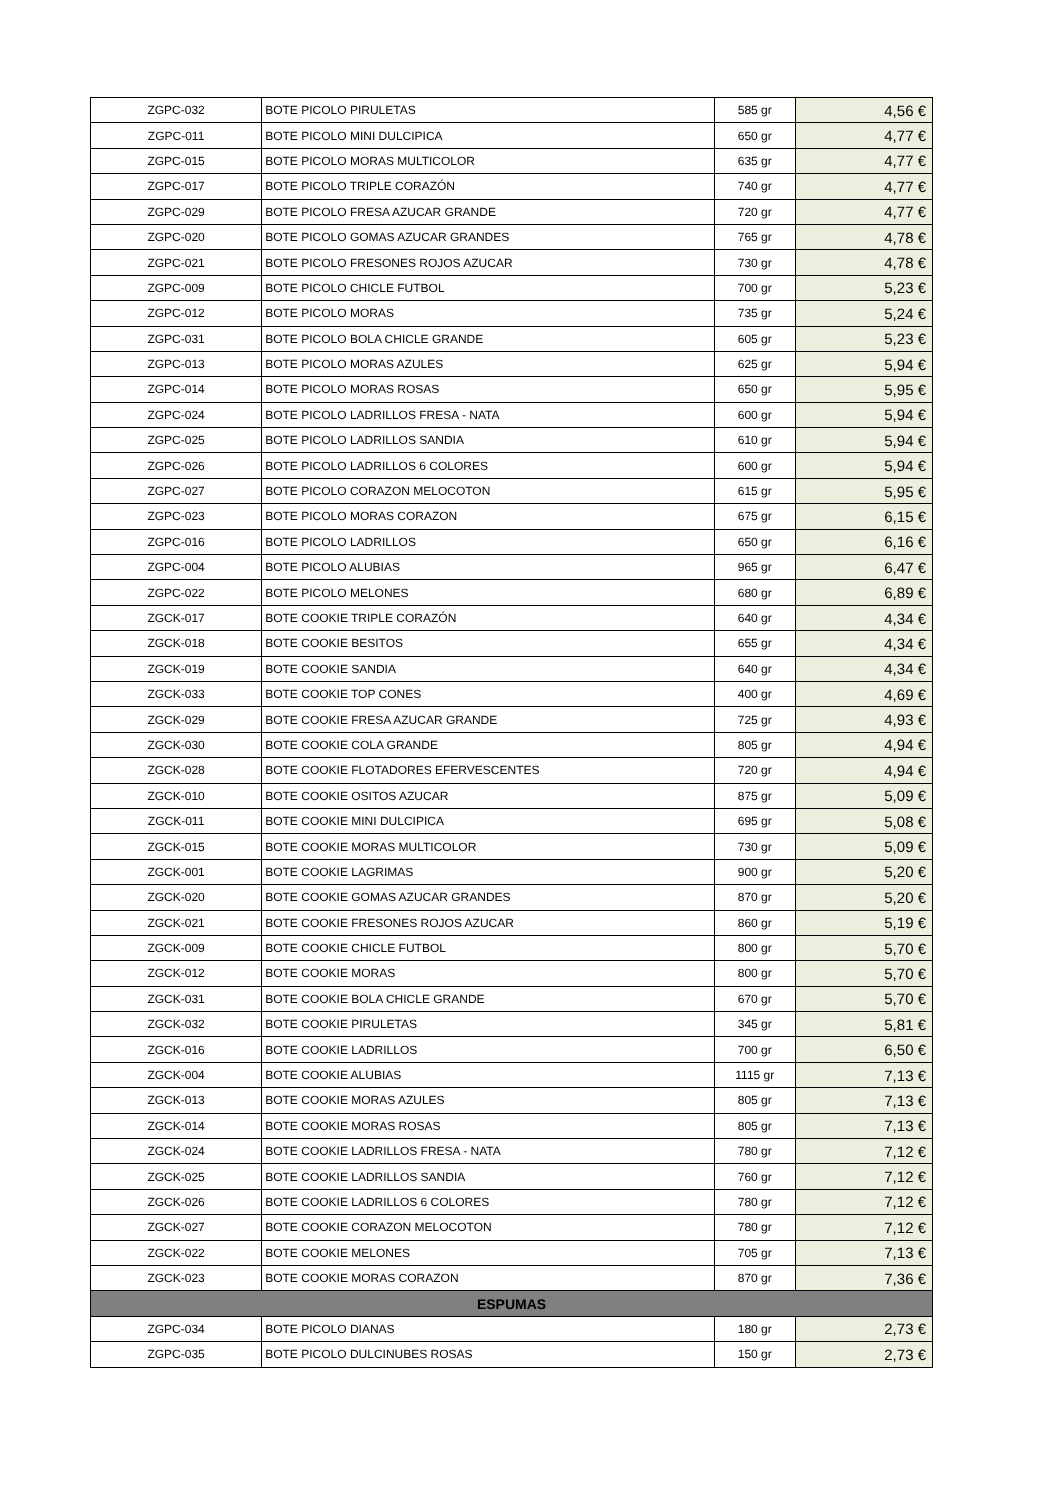| ZGPC-032 | BOTE PICOLO PIRULETAS | 585 gr | 4,56 € |
| ZGPC-011 | BOTE PICOLO MINI DULCIPICA | 650 gr | 4,77 € |
| ZGPC-015 | BOTE PICOLO MORAS MULTICOLOR | 635 gr | 4,77 € |
| ZGPC-017 | BOTE PICOLO TRIPLE CORAZÓN | 740 gr | 4,77 € |
| ZGPC-029 | BOTE PICOLO FRESA AZUCAR GRANDE | 720 gr | 4,77 € |
| ZGPC-020 | BOTE PICOLO GOMAS AZUCAR GRANDES | 765 gr | 4,78 € |
| ZGPC-021 | BOTE PICOLO FRESONES ROJOS AZUCAR | 730 gr | 4,78 € |
| ZGPC-009 | BOTE PICOLO CHICLE FUTBOL | 700 gr | 5,23 € |
| ZGPC-012 | BOTE PICOLO MORAS | 735 gr | 5,24 € |
| ZGPC-031 | BOTE PICOLO BOLA CHICLE GRANDE | 605 gr | 5,23 € |
| ZGPC-013 | BOTE PICOLO MORAS AZULES | 625 gr | 5,94 € |
| ZGPC-014 | BOTE PICOLO MORAS ROSAS | 650 gr | 5,95 € |
| ZGPC-024 | BOTE PICOLO LADRILLOS FRESA - NATA | 600 gr | 5,94 € |
| ZGPC-025 | BOTE PICOLO LADRILLOS SANDIA | 610 gr | 5,94 € |
| ZGPC-026 | BOTE PICOLO LADRILLOS 6 COLORES | 600 gr | 5,94 € |
| ZGPC-027 | BOTE PICOLO CORAZON MELOCOTON | 615 gr | 5,95 € |
| ZGPC-023 | BOTE PICOLO MORAS CORAZON | 675 gr | 6,15 € |
| ZGPC-016 | BOTE PICOLO LADRILLOS | 650 gr | 6,16 € |
| ZGPC-004 | BOTE PICOLO ALUBIAS | 965 gr | 6,47 € |
| ZGPC-022 | BOTE PICOLO MELONES | 680 gr | 6,89 € |
| ZGCK-017 | BOTE COOKIE TRIPLE CORAZÓN | 640 gr | 4,34 € |
| ZGCK-018 | BOTE COOKIE BESITOS | 655 gr | 4,34 € |
| ZGCK-019 | BOTE COOKIE SANDIA | 640 gr | 4,34 € |
| ZGCK-033 | BOTE COOKIE TOP CONES | 400 gr | 4,69 € |
| ZGCK-029 | BOTE COOKIE FRESA AZUCAR GRANDE | 725 gr | 4,93 € |
| ZGCK-030 | BOTE COOKIE COLA GRANDE | 805 gr | 4,94 € |
| ZGCK-028 | BOTE COOKIE FLOTADORES EFERVESCENTES | 720 gr | 4,94 € |
| ZGCK-010 | BOTE COOKIE OSITOS AZUCAR | 875 gr | 5,09 € |
| ZGCK-011 | BOTE COOKIE MINI DULCIPICA | 695 gr | 5,08 € |
| ZGCK-015 | BOTE COOKIE MORAS MULTICOLOR | 730 gr | 5,09 € |
| ZGCK-001 | BOTE COOKIE LAGRIMAS | 900 gr | 5,20 € |
| ZGCK-020 | BOTE COOKIE GOMAS AZUCAR GRANDES | 870 gr | 5,20 € |
| ZGCK-021 | BOTE COOKIE FRESONES ROJOS AZUCAR | 860 gr | 5,19 € |
| ZGCK-009 | BOTE COOKIE CHICLE FUTBOL | 800 gr | 5,70 € |
| ZGCK-012 | BOTE COOKIE MORAS | 800 gr | 5,70 € |
| ZGCK-031 | BOTE COOKIE BOLA CHICLE GRANDE | 670 gr | 5,70 € |
| ZGCK-032 | BOTE COOKIE PIRULETAS | 345 gr | 5,81 € |
| ZGCK-016 | BOTE COOKIE LADRILLOS | 700 gr | 6,50 € |
| ZGCK-004 | BOTE COOKIE ALUBIAS | 1115 gr | 7,13 € |
| ZGCK-013 | BOTE COOKIE MORAS AZULES | 805 gr | 7,13 € |
| ZGCK-014 | BOTE COOKIE MORAS ROSAS | 805 gr | 7,13 € |
| ZGCK-024 | BOTE COOKIE LADRILLOS FRESA - NATA | 780 gr | 7,12 € |
| ZGCK-025 | BOTE COOKIE LADRILLOS SANDIA | 760 gr | 7,12 € |
| ZGCK-026 | BOTE COOKIE LADRILLOS 6 COLORES | 780 gr | 7,12 € |
| ZGCK-027 | BOTE COOKIE CORAZON MELOCOTON | 780 gr | 7,12 € |
| ZGCK-022 | BOTE COOKIE MELONES | 705 gr | 7,13 € |
| ZGCK-023 | BOTE COOKIE MORAS CORAZON | 870 gr | 7,36 € |
| ESPUMAS | | | |
| ZGPC-034 | BOTE PICOLO DIANAS | 180 gr | 2,73 € |
| ZGPC-035 | BOTE PICOLO DULCINUBES ROSAS | 150 gr | 2,73 € |